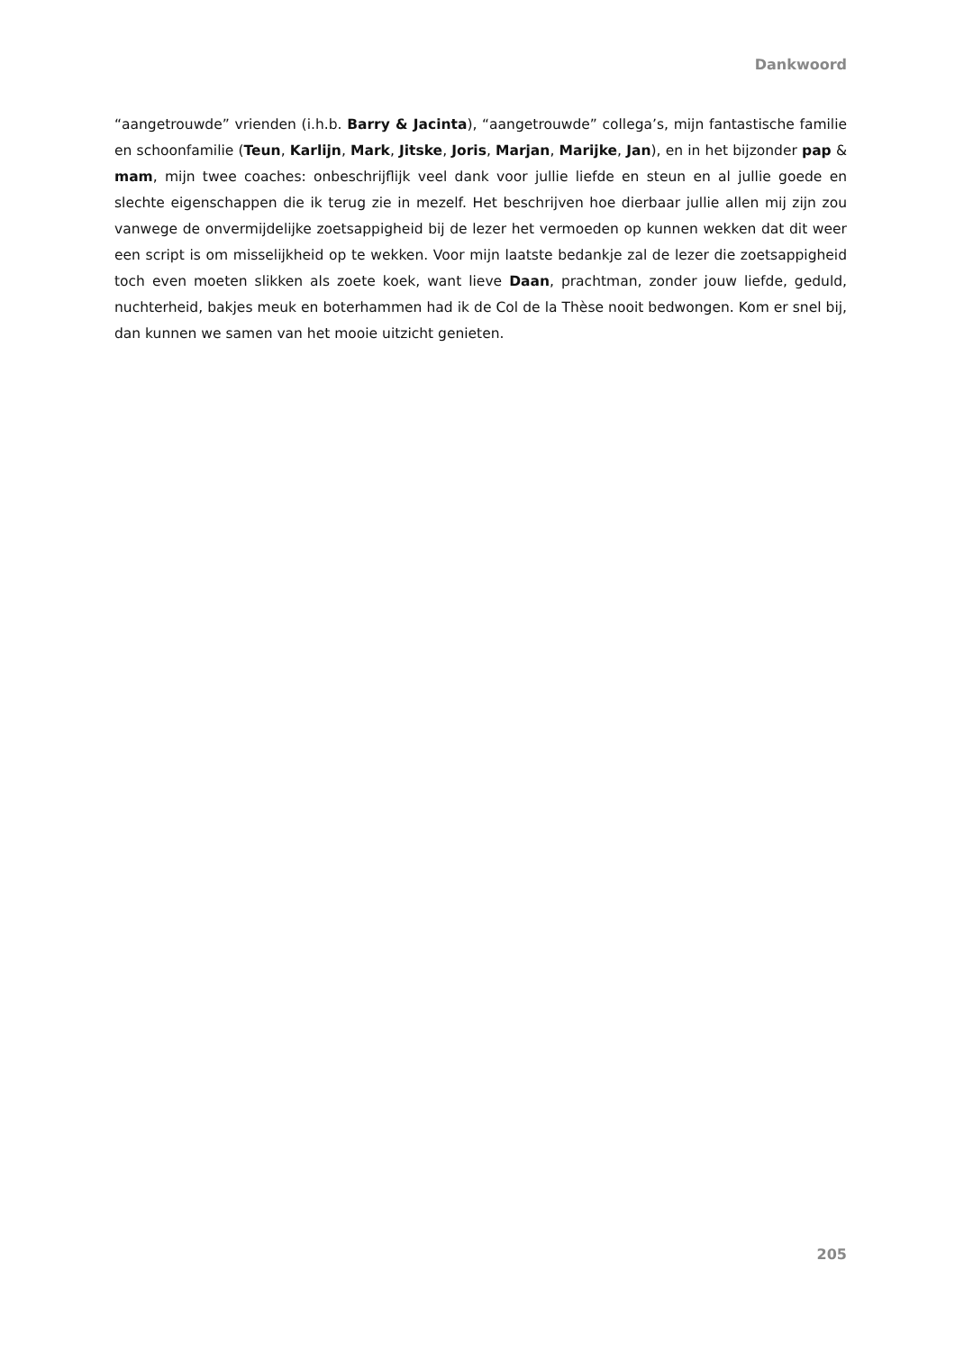Dankwoord
“aangetrouwde” vrienden (i.h.b. Barry & Jacinta), “aangetrouwde” collega’s, mijn fantastische familie en schoonfamilie (Teun, Karlijn, Mark, Jitske, Joris, Marjan, Marijke, Jan), en in het bijzonder pap & mam, mijn twee coaches: onbeschrijflijk veel dank voor jullie liefde en steun en al jullie goede en slechte eigenschappen die ik terug zie in mezelf. Het beschrijven hoe dierbaar jullie allen mij zijn zou vanwege de onvermijdelijke zoetsappigheid bij de lezer het vermoeden op kunnen wekken dat dit weer een script is om misselijkheid op te wekken. Voor mijn laatste bedankje zal de lezer die zoetsappigheid toch even moeten slikken als zoete koek, want lieve Daan, prachtman, zonder jouw liefde, geduld, nuchterheid, bakjes meuk en boterhammen had ik de Col de la Thèse nooit bedwongen. Kom er snel bij, dan kunnen we samen van het mooie uitzicht genieten.
205